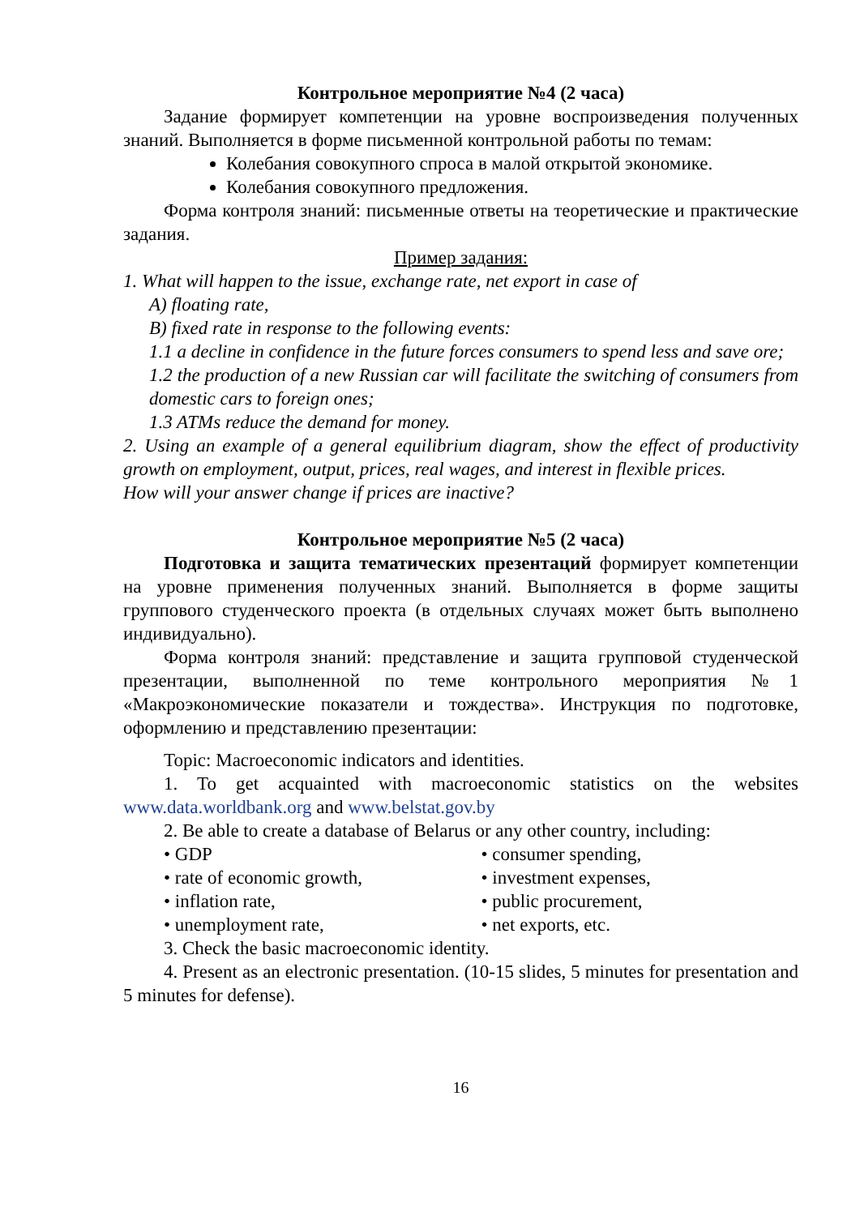Контрольное мероприятие №4 (2 часа)
Задание формирует компетенции на уровне воспроизведения полученных знаний. Выполняется в форме письменной контрольной работы по темам:
Колебания совокупного спроса в малой открытой экономике.
Колебания совокупного предложения.
Форма контроля знаний: письменные ответы на теоретические и практические задания.
Пример задания:
1. What will happen to the issue, exchange rate, net export in case of
A) floating rate,
B) fixed rate in response to the following events:
1.1 a decline in confidence in the future forces consumers to spend less and save ore;
1.2 the production of a new Russian car will facilitate the switching of consumers from domestic cars to foreign ones;
1.3 ATMs reduce the demand for money.
2. Using an example of a general equilibrium diagram, show the effect of productivity growth on employment, output, prices, real wages, and interest in flexible prices.
How will your answer change if prices are inactive?
Контрольное мероприятие №5 (2 часа)
Подготовка и защита тематических презентаций формирует компетенции на уровне применения полученных знаний. Выполняется в форме защиты группового студенческого проекта (в отдельных случаях может быть выполнено индивидуально).
Форма контроля знаний: представление и защита групповой студенческой презентации, выполненной по теме контрольного мероприятия №1 «Макроэкономические показатели и тождества». Инструкция по подготовке, оформлению и представлению презентации:
Topic: Macroeconomic indicators and identities.
1. To get acquainted with macroeconomic statistics on the websites www.data.worldbank.org and www.belstat.gov.by
2. Be able to create a database of Belarus or any other country, including:
• GDP • consumer spending,
• rate of economic growth, • investment expenses,
• inflation rate, • public procurement,
• unemployment rate, • net exports, etc.
3. Check the basic macroeconomic identity.
4. Present as an electronic presentation. (10-15 slides, 5 minutes for presentation and 5 minutes for defense).
16